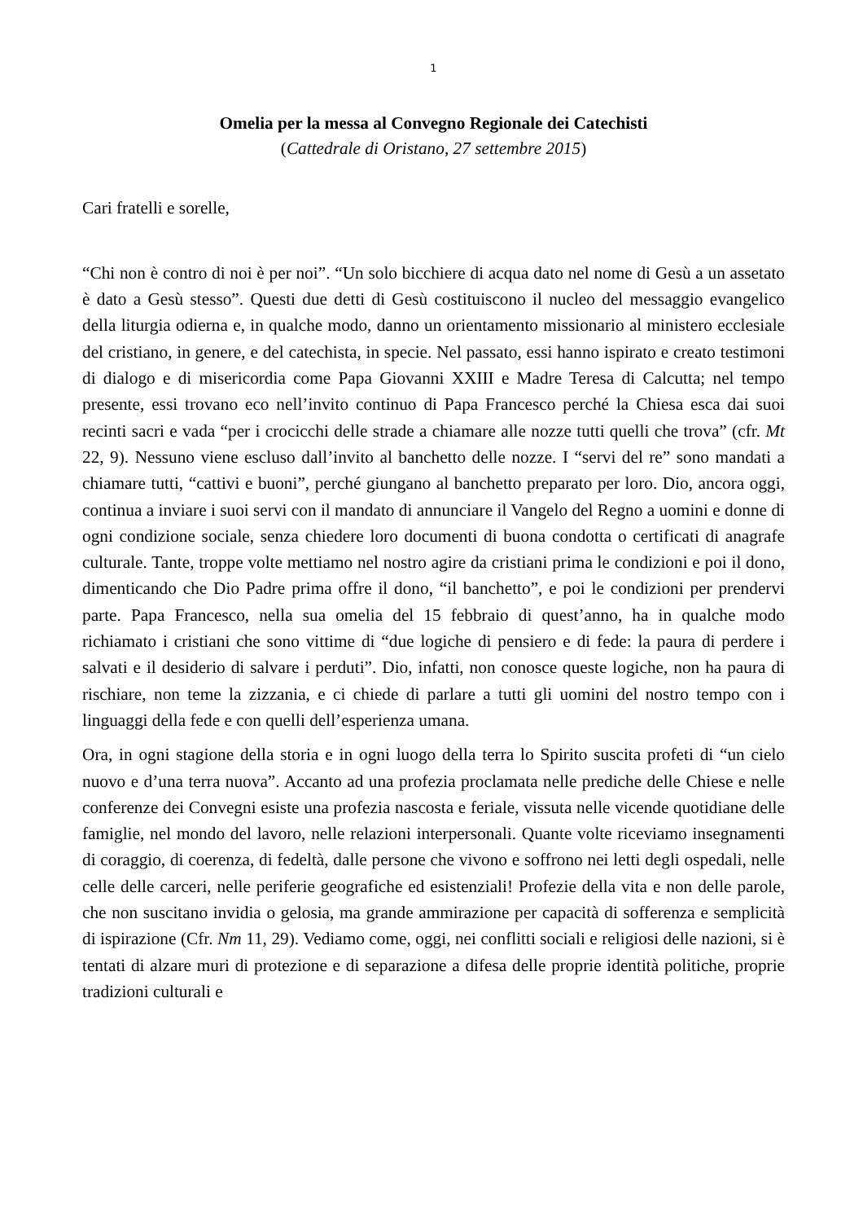1
Omelia per la messa al Convegno Regionale dei Catechisti
(Cattedrale di Oristano, 27 settembre 2015)
Cari fratelli e sorelle,
“Chi non è contro di noi è per noi”. “Un solo bicchiere di acqua dato nel nome di Gesù a un assetato è dato a Gesù stesso”. Questi due detti di Gesù costituiscono il nucleo del messaggio evangelico della liturgia odierna e, in qualche modo, danno un orientamento missionario al ministero ecclesiale del cristiano, in genere, e del catechista, in specie. Nel passato, essi hanno ispirato e creato testimoni di dialogo e di misericordia come Papa Giovanni XXIII e Madre Teresa di Calcutta; nel tempo presente, essi trovano eco nell’invito continuo di Papa Francesco perché la Chiesa esca dai suoi recinti sacri e vada “per i crocicchi delle strade a chiamare alle nozze tutti quelli che trova” (cfr. Mt 22, 9). Nessuno viene escluso dall’invito al banchetto delle nozze. I “servi del re” sono mandati a chiamare tutti, “cattivi e buoni”, perché giungano al banchetto preparato per loro. Dio, ancora oggi, continua a inviare i suoi servi con il mandato di annunciare il Vangelo del Regno a uomini e donne di ogni condizione sociale, senza chiedere loro documenti di buona condotta o certificati di anagrafe culturale. Tante, troppe volte mettiamo nel nostro agire da cristiani prima le condizioni e poi il dono, dimenticando che Dio Padre prima offre il dono, “il banchetto”, e poi le condizioni per prendervi parte. Papa Francesco, nella sua omelia del 15 febbraio di quest’anno, ha in qualche modo richiamato i cristiani che sono vittime di “due logiche di pensiero e di fede: la paura di perdere i salvati e il desiderio di salvare i perduti”. Dio, infatti, non conosce queste logiche, non ha paura di rischiare, non teme la zizzania, e ci chiede di parlare a tutti gli uomini del nostro tempo con i linguaggi della fede e con quelli dell’esperienza umana.
Ora, in ogni stagione della storia e in ogni luogo della terra lo Spirito suscita profeti di “un cielo nuovo e d’una terra nuova”. Accanto ad una profezia proclamata nelle prediche delle Chiese e nelle conferenze dei Convegni esiste una profezia nascosta e feriale, vissuta nelle vicende quotidiane delle famiglie, nel mondo del lavoro, nelle relazioni interpersonali. Quante volte riceviamo insegnamenti di coraggio, di coerenza, di fedeltà, dalle persone che vivono e soffrono nei letti degli ospedali, nelle celle delle carceri, nelle periferie geografiche ed esistenziali! Profezie della vita e non delle parole, che non suscitano invidia o gelosia, ma grande ammirazione per capacità di sofferenza e semplicità di ispirazione (Cfr. Nm 11, 29). Vediamo come, oggi, nei conflitti sociali e religiosi delle nazioni, si è tentati di alzare muri di protezione e di separazione a difesa delle proprie identità politiche, proprie tradizioni culturali e